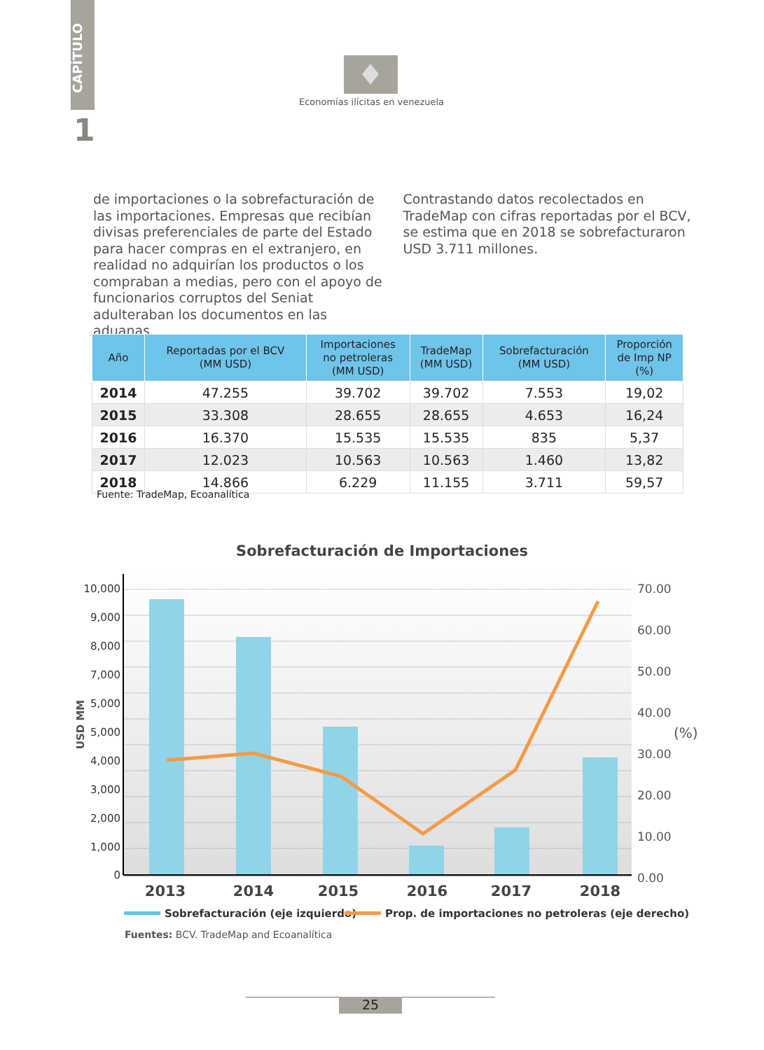CAPÍTULO
1
Economías ilícitas en venezuela
de importaciones o la sobrefacturación de las importaciones. Empresas que recibían divisas preferenciales de parte del Estado para hacer compras en el extranjero, en realidad no adquirían los productos o los compraban a medias, pero con el apoyo de funcionarios corruptos del Seniat adulteraban los documentos en las aduanas.
Contrastando datos recolectados en TradeMap con cifras reportadas por el BCV, se estima que en 2018 se sobrefacturaron USD 3.711 millones.
| Año | Reportadas por el BCV (MM USD) | Importaciones no petroleras (MM USD) | TradeMap (MM USD) | Sobrefacturación (MM USD) | Proporción de Imp NP (%) |
| --- | --- | --- | --- | --- | --- |
| 2014 | 47.255 | 39.702 | 39.702 | 7.553 | 19,02 |
| 2015 | 33.308 | 28.655 | 28.655 | 4.653 | 16,24 |
| 2016 | 16.370 | 15.535 | 15.535 | 835 | 5,37 |
| 2017 | 12.023 | 10.563 | 10.563 | 1.460 | 13,82 |
| 2018 | 14.866 | 6.229 | 11.155 | 3.711 | 59,57 |
Fuente: TradeMap, Ecoanalítica
Sobrefacturación de Importaciones
10,000
9,000
8,000
7,000
5,000
5,000
4,000
3,000
2,000
1,000
0
70.00
60.00
50.00
40.00
30.00
20.00
10.00
0.00
(%)
USD MM
2013
2014
2015
2016
2017
2018
Sobrefacturación (eje izquierdo)
Prop. de importaciones no petroleras (eje derecho)
Fuentes: BCV. TradeMap and Ecoanalítica
25